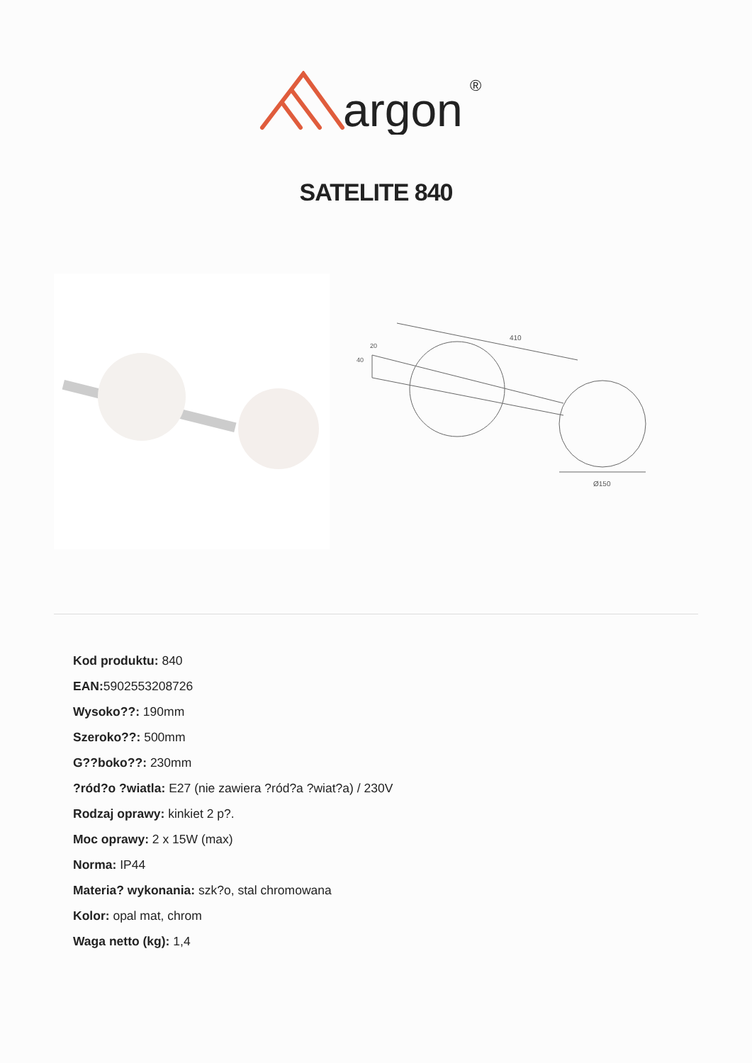argon
®
SATELITE 840
410
Ø150
40
20
Kod produktu: 840
EAN: 5902553208726
Wysoko??: 190mm
Szeroko??: 500mm
G??boko??: 230mm
?ród?o ?wiatla: E27 (nie zawiera ?ród?a ?wiat?a) / 230V
Rodzaj oprawy: kinkiet 2 p?.
Moc oprawy: 2 x 15W (max)
Norma: IP44
Materia? wykonania: szk?o, stal chromowana
Kolor: opal mat, chrom
Waga netto (kg): 1,4